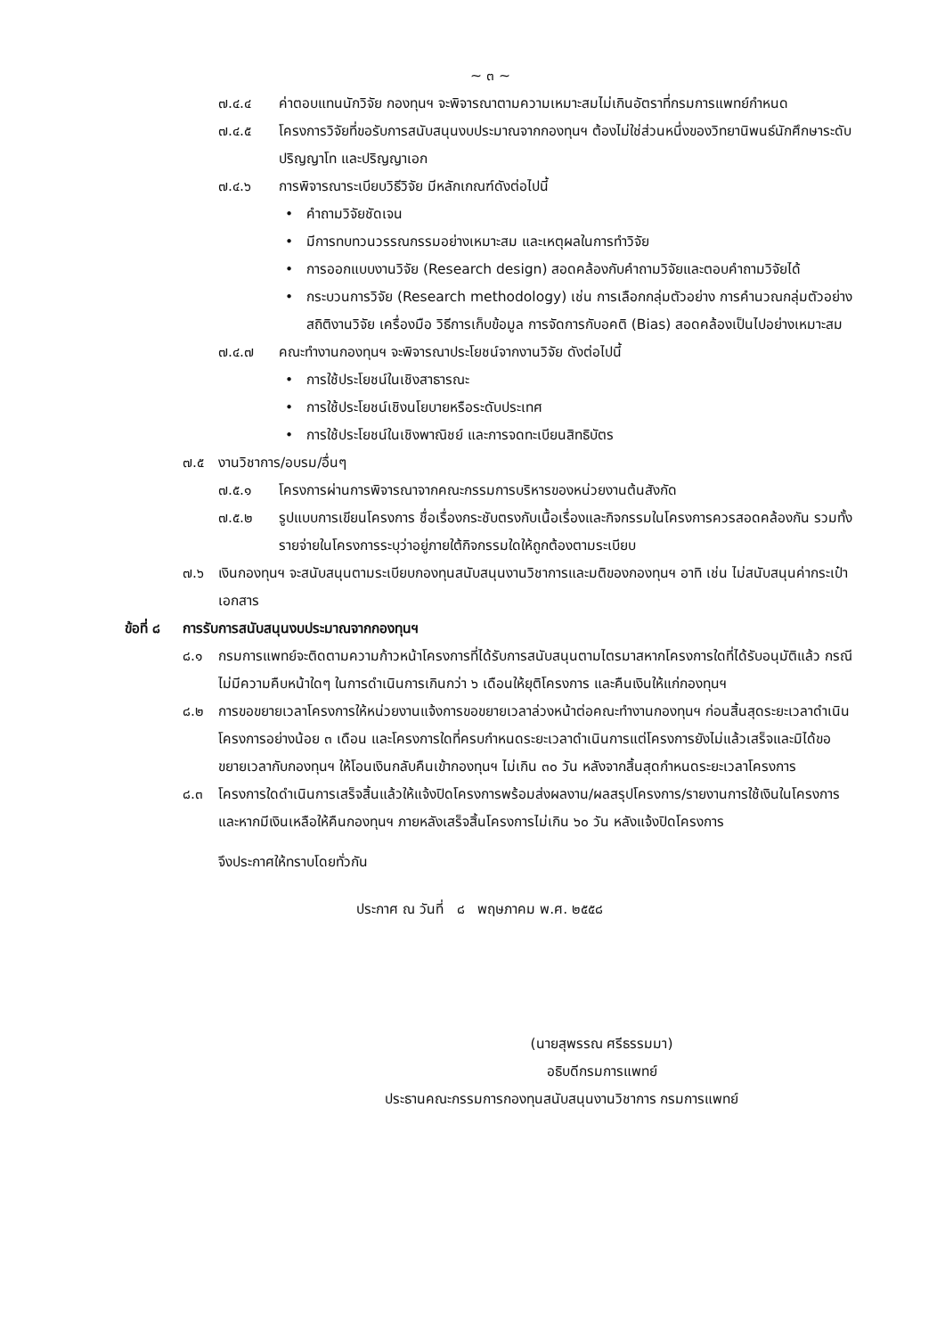~ ๓ ~
๗.๔.๔ ค่าตอบแทนนักวิจัย กองทุนฯ จะพิจารณาตามความเหมาะสมไม่เกินอัตราที่กรมการแพทย์กำหนด
๗.๔.๕ โครงการวิจัยที่ขอรับการสนับสนุนงบประมาณจากกองทุนฯ ต้องไม่ใช่ส่วนหนึ่งของวิทยานิพนธ์นักศึกษาระดับปริญญาโท และปริญญาเอก
๗.๔.๖ การพิจารณาระเบียบวิธีวิจัย มีหลักเกณฑ์ดังต่อไปนี้
• คำถามวิจัยชัดเจน
• มีการทบทวนวรรณกรรมอย่างเหมาะสม และเหตุผลในการทำวิจัย
• การออกแบบงานวิจัย (Research design) สอดคล้องกับคำถามวิจัยและตอบคำถามวิจัยได้
• กระบวนการวิจัย (Research methodology) เช่น การเลือกกลุ่มตัวอย่าง การคำนวณกลุ่มตัวอย่าง สถิติงานวิจัย เครื่องมือ วิธีการเก็บข้อมูล การจัดการกับอคติ (Bias) สอดคล้องเป็นไปอย่างเหมาะสม
๗.๔.๗ คณะทำงานกองทุนฯ จะพิจารณาประโยชน์จากงานวิจัย ดังต่อไปนี้
• การใช้ประโยชน์ในเชิงสาธารณะ
• การใช้ประโยชน์เชิงนโยบายหรือระดับประเทศ
• การใช้ประโยชน์ในเชิงพาณิชย์ และการจดทะเบียนสิทธิบัตร
๗.๕ งานวิชาการ/อบรม/อื่นๆ
๗.๕.๑ โครงการผ่านการพิจารณาจากคณะกรรมการบริหารของหน่วยงานต้นสังกัด
๗.๕.๒ รูปแบบการเขียนโครงการ ชื่อเรื่องกระชับตรงกับเนื้อเรื่องและกิจกรรมในโครงการควรสอดคล้องกัน รวมทั้งรายจ่ายในโครงการระบุว่าอยู่ภายใต้กิจกรรมใดให้ถูกต้องตามระเบียบ
๗.๖ เงินกองทุนฯ จะสนับสนุนตามระเบียบกองทุนสนับสนุนงานวิชาการและมติของกองทุนฯ อาทิ เช่น ไม่สนับสนุนค่ากระเป๋าเอกสาร
ข้อที่ ๘ การรับการสนับสนุนงบประมาณจากกองทุนฯ
๘.๑ กรมการแพทย์จะติดตามความก้าวหน้าโครงการที่ได้รับการสนับสนุนตามไตรมาสหากโครงการใดที่ได้รับอนุมัติแล้ว กรณีไม่มีความคืบหน้าใดๆ ในการดำเนินการเกินกว่า ๖ เดือนให้ยุติโครงการ และคืนเงินให้แก่กองทุนฯ
๘.๒ การขอขยายเวลาโครงการให้หน่วยงานแจ้งการขอขยายเวลาล่วงหน้าต่อคณะทำงานกองทุนฯ ก่อนสิ้นสุดระยะเวลาดำเนินโครงการอย่างน้อย ๓ เดือน และโครงการใดที่ครบกำหนดระยะเวลาดำเนินการแต่โครงการยังไม่แล้วเสร็จและมิได้ขอขยายเวลากับกองทุนฯ ให้โอนเงินกลับคืนเข้ากองทุนฯ ไม่เกิน ๓๐ วัน หลังจากสิ้นสุดกำหนดระยะเวลาโครงการ
๘.๓ โครงการใดดำเนินการเสร็จสิ้นแล้วให้แจ้งปิดโครงการพร้อมส่งผลงาน/ผลสรุปโครงการ/รายงานการใช้เงินในโครงการ และหากมีเงินเหลือให้คืนกองทุนฯ ภายหลังเสร็จสิ้นโครงการไม่เกิน ๖๐ วัน หลังแจ้งปิดโครงการ
จึงประกาศให้ทราบโดยทั่วกัน
ประกาศ ณ วันที่ ๘ พฤษภาคม พ.ศ. ๒๕๕๘
(นายสุพรรณ ศรีธรรมมา)
อธิบดีกรมการแพทย์
ประธานคณะกรรมการกองทุนสนับสนุนงานวิชาการ กรมการแพทย์